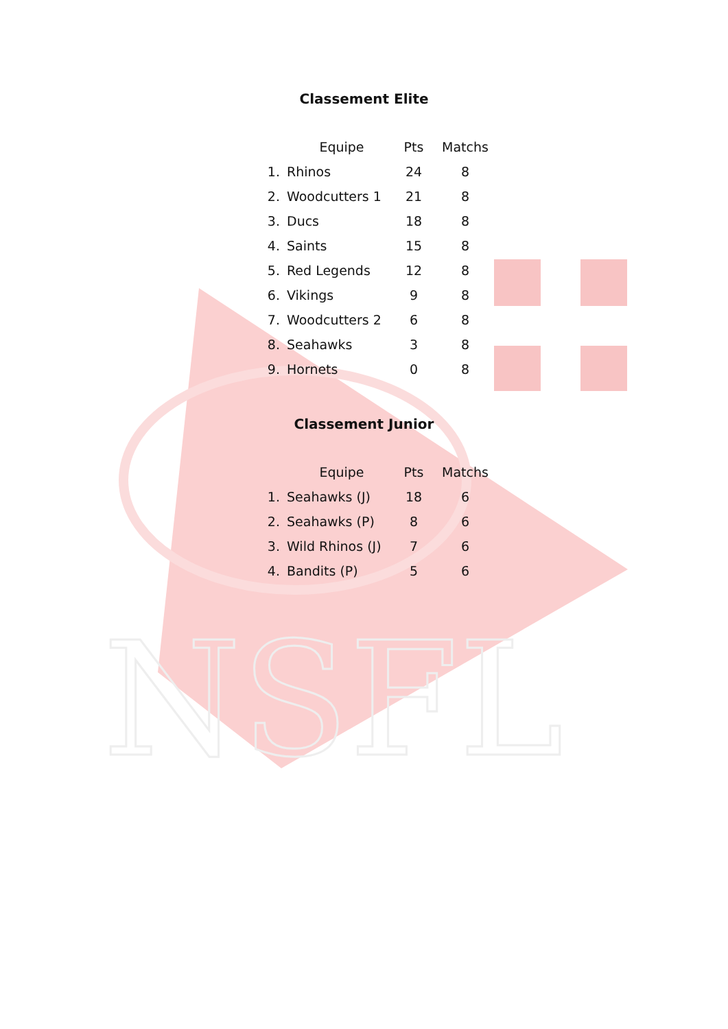NSFL
Classement Elite
| | Equipe | Pts | Matchs |
| --- | --- | --- | --- |
| 1. | Rhinos | 24 | 8 |
| 2. | Woodcutters 1 | 21 | 8 |
| 3. | Ducs | 18 | 8 |
| 4. | Saints | 15 | 8 |
| 5. | Red Legends | 12 | 8 |
| 6. | Vikings | 9 | 8 |
| 7. | Woodcutters 2 | 6 | 8 |
| 8. | Seahawks | 3 | 8 |
| 9. | Hornets | 0 | 8 |
Classement Junior
| | Equipe | Pts | Matchs |
| --- | --- | --- | --- |
| 1. | Seahawks (J) | 18 | 6 |
| 2. | Seahawks (P) | 8 | 6 |
| 3. | Wild Rhinos (J) | 7 | 6 |
| 4. | Bandits (P) | 5 | 6 |